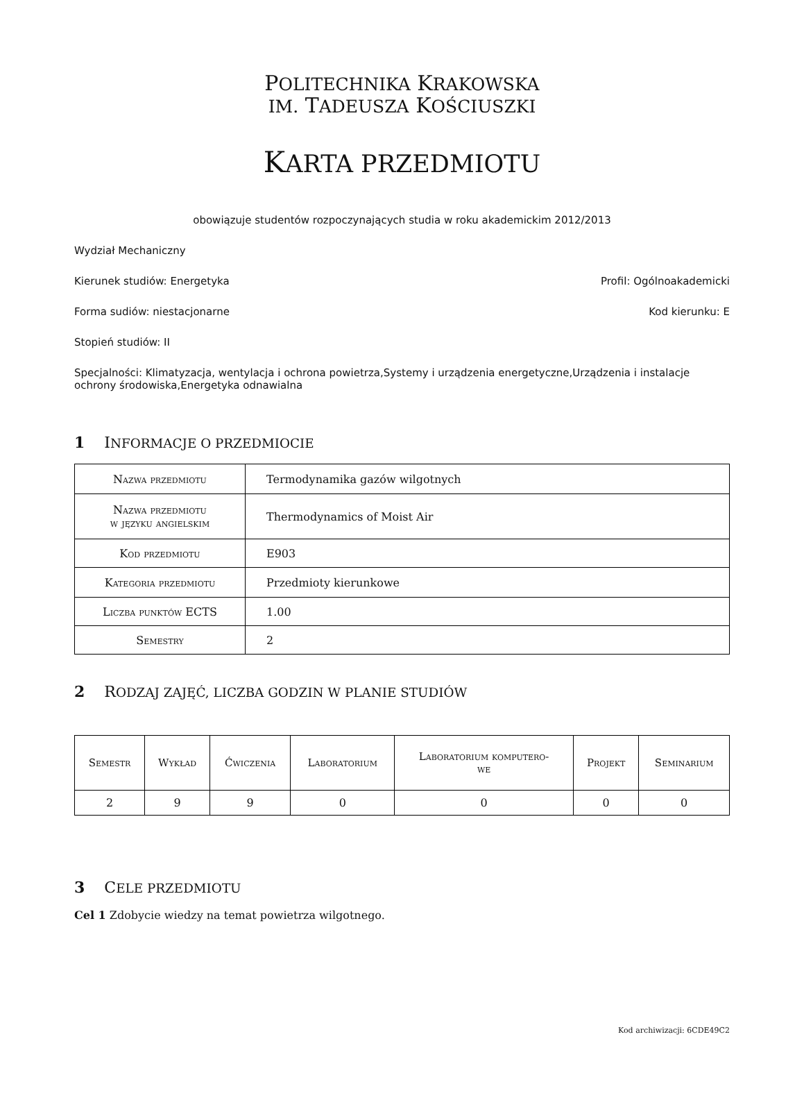POLITECHNIKA KRAKOWSKA
IM. TADEUSZA KOŚCIUSZKI
KARTA PRZEDMIOTU
obowiązuje studentów rozpoczynających studia w roku akademickim 2012/2013
Wydział Mechaniczny
Kierunek studiów: Energetyka Profil: Ogólnoakademicki
Forma sudiów: niestacjonarne Kod kierunku: E
Stopień studiów: II
Specjalności: Klimatyzacja, wentylacja i ochrona powietrza,Systemy i urządzenia energetyczne,Urządzenia i instalacje ochrony środowiska,Energetyka odnawialna
1 INFORMACJE O PRZEDMIOCIE
| Nazwa przedmiotu | Termodynamika gazów wilgotnych |
| Nazwa przedmiotu w języku angielskim | Thermodynamics of Moist Air |
| Kod przedmiotu | E903 |
| Kategoria przedmiotu | Przedmioty kierunkowe |
| Liczba punktów ECTS | 1.00 |
| Semestry | 2 |
2 RODZAJ ZAJĘĆ, LICZBA GODZIN W PLANIE STUDIÓW
| Semestr | Wykład | Ćwiczenia | Laboratorium | Laboratorium komputero- we | Projekt | Seminarium |
| --- | --- | --- | --- | --- | --- | --- |
| 2 | 9 | 9 | 0 | 0 | 0 | 0 |
3 CELE PRZEDMIOTU
Cel 1 Zdobycie wiedzy na temat powietrza wilgotnego.
Kod archiwizacji: 6CDE49C2